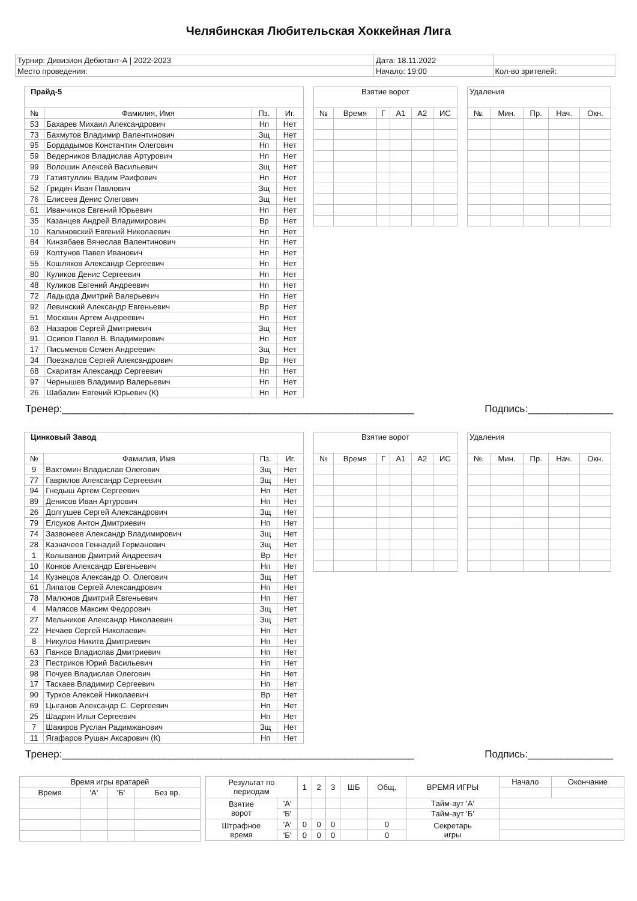Челябинская Любительская Хоккейная Лига
| Турнир: Дивизион Дебютант-А / 2022-2023 | Дата: 18.11.2022 | |
| Место проведения: | Начало: 19:00 | Кол-во зрителей: |
| Прайд-5 | | | |
| --- | --- | --- | --- |
| № | Фамилия, Имя | Пз. | Иг. |
| 53 | Бахарев Михаил Александрович | Нп | Нет |
| 73 | Бахмутов Владимир Валентинович | Зщ | Нет |
| 95 | Бордадымов Константин Олегович | Нп | Нет |
| 59 | Ведерников Владислав Артурович | Нп | Нет |
| 99 | Волошин Алексей Васильевич | Зщ | Нет |
| 79 | Гатиятуллин Вадим Раифович | Нп | Нет |
| 52 | Гридин Иван Павлович | Зщ | Нет |
| 76 | Елисеев Денис Олегович | Зщ | Нет |
| 61 | Иванчиков Евгений Юрьевич | Нп | Нет |
| 35 | Казанцев Андрей Владимирович | Вр | Нет |
| 10 | Калиновский Евгений Николаевич | Нп | Нет |
| 84 | Кинзябаев Вячеслав Валентинович | Нп | Нет |
| 69 | Колтунов Павел Иванович | Нп | Нет |
| 55 | Кошляков Александр Сергеевич | Нп | Нет |
| 80 | Куликов Денис Сергеевич | Нп | Нет |
| 48 | Куликов Евгений Андреевич | Нп | Нет |
| 72 | Ладырда Дмитрий Валерьевич | Нп | Нет |
| 92 | Левинский Александр Евгеньевич | Вр | Нет |
| 51 | Москвин Артем Андреевич | Нп | Нет |
| 63 | Назаров Сергей Дмитриевич | Зщ | Нет |
| 91 | Осипов Павел В. Владимирович | Нп | Нет |
| 17 | Письменов Семен Андреевич | Зщ | Нет |
| 34 | Поезжалов Сергей Александрович | Вр | Нет |
| 68 | Скаритан Александр Сергеевич | Нп | Нет |
| 97 | Чернышев Владимир Валерьевич | Нп | Нет |
| 26 | Шабалин Евгений Юрьевич (К) | Нп | Нет |
| Взятие ворот | | | | | |
| --- | --- | --- | --- | --- | --- |
| № | Время | Г | А1 | А2 | ИС |
| Удаления | | | | |
| --- | --- | --- | --- | --- |
| №. | Мин. | Пр. | Нач. | Окн. |
Тренер:______________________________________________________________ Подпись:_______________
| Цинковый Завод | | | |
| --- | --- | --- | --- |
| № | Фамилия, Имя | Пз. | Иг. |
| 9 | Вахтомин Владислав Олегович | Зщ | Нет |
| 77 | Гаврилов Александр Сергеевич | Зщ | Нет |
| 94 | Гнедыш Артем Сергеевич | Нп | Нет |
| 89 | Денисов Иван Артурович | Нп | Нет |
| 26 | Долгушев Сергей Александрович | Зщ | Нет |
| 79 | Елсуков Антон Дмитриевич | Нп | Нет |
| 74 | Зазвонеев Александр Владимирович | Зщ | Нет |
| 28 | Казначеев Геннадий Германович | Зщ | Нет |
| 1 | Колыванов Дмитрий Андреевич | Вр | Нет |
| 10 | Конков Александр Евгеньевич | Нп | Нет |
| 14 | Кузнецов Александр О. Олегович | Зщ | Нет |
| 61 | Липатов Сергей Александрович | Нп | Нет |
| 78 | Малюнов Дмитрий Евгеньевич | Нп | Нет |
| 4 | Малясов Максим Федорович | Зщ | Нет |
| 27 | Мельников Александр Николаевич | Зщ | Нет |
| 22 | Нечаев Сергей Николаевич | Нп | Нет |
| 8 | Никулов Никита Дмитриевич | Нп | Нет |
| 63 | Панков Владислав Дмитриевич | Нп | Нет |
| 23 | Пестриков Юрий Васильевич | Нп | Нет |
| 98 | Почуев Владислав Олегович | Нп | Нет |
| 17 | Таскаев Владимир Сергеевич | Нп | Нет |
| 90 | Турков Алексей Николаевич | Вр | Нет |
| 69 | Цыганов Александр С. Сергеевич | Нп | Нет |
| 25 | Шадрин Илья Сергеевич | Нп | Нет |
| 7 | Шакиров Руслан Радимжанович | Зщ | Нет |
| 11 | Ягафаров Рушан Аксарович (К) | Нп | Нет |
| Взятие ворот | | | | | |
| --- | --- | --- | --- | --- | --- |
| № | Время | Г | А1 | А2 | ИС |
| Удаления | | | | |
| --- | --- | --- | --- | --- |
| №. | Мин. | Пр. | Нач. | Окн. |
Тренер:______________________________________________________________ Подпись:_______________
| Время игры вратарей | | | |
| --- | --- | --- | --- |
| Время | 'А' | 'Б' | Без вр. |
| Результат по периодам | | 1 | 2 | 3 | ШБ | Общ. | ВРЕМЯ ИГРЫ | Начало | Окончание |
| Взятие ворот | 'А' | | | | | | Тайм-аут 'А' | | |
| | 'Б' | | | | | | Тайм-аут 'Б' | | |
| Штрафное время | 'А' | 0 | 0 | 0 | | 0 | Секретарь игры | | |
| | 'Б' | 0 | 0 | 0 | | 0 | | | |